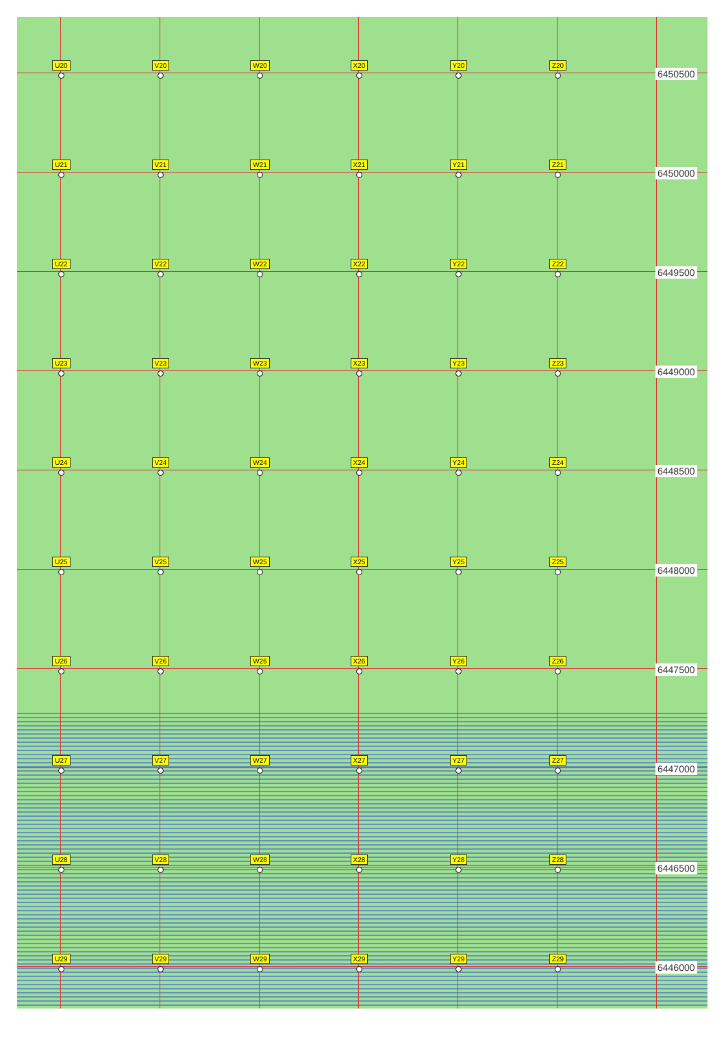U20 V20 W20 X20 Y20 Z20
6450500
U21 V21 W21 X21 Y21 Z21
6450000
U22 V22 W22 X22 Y22 Z22
6449500
U23 V23 W23 X23 Y23 Z23
6449000
U24 V24 W24 X24 Y24 Z24
6448500
U25 V25 W25 X25 Y25 Z25
6448000
U26 V26 W26 X26 Y26 Z26
6447500
U27 V27 W27 X27 Y27 Z27
6447000
U28 V28 W28 X28 Y28 Z28
6446500
U29 V29 W29 X29 Y29 Z29
6446000